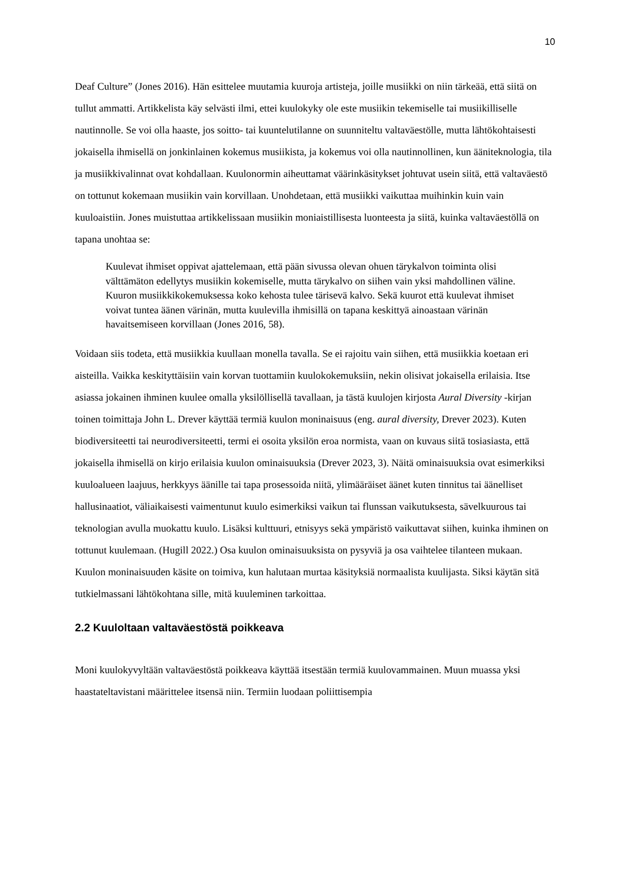10
Deaf Culture” (Jones 2016). Hän esittelee muutamia kuuroja artisteja, joille musiikki on niin tärkeää, että siitä on tullut ammatti. Artikkelista käy selvästi ilmi, ettei kuulokyky ole este musiikin tekemiselle tai musiikilliselle nautinnolle. Se voi olla haaste, jos soitto- tai kuuntelutilanne on suunniteltu valtaväestölle, mutta lähtökohtaisesti jokaisella ihmisellä on jonkinlainen kokemus musiikista, ja kokemus voi olla nautinnollinen, kun ääniteknologia, tila ja musiikkivalinnat ovat kohdallaan. Kuulonormin aiheuttamat väärinkäsitykset johtuvat usein siitä, että valtaväestö on tottunut kokemaan musiikin vain korvillaan. Unohdetaan, että musiikki vaikuttaa muihinkin kuin vain kuuloaistiin. Jones muistuttaa artikkelissaan musiikin moniaistillisesta luonteesta ja siitä, kuinka valtaväestöllä on tapana unohtaa se:
Kuulevat ihmiset oppivat ajattelemaan, että pään sivussa olevan ohuen tärykalvon toiminta olisi välttämäton edellytys musiikin kokemiselle, mutta tärykalvo on siihen vain yksi mahdollinen väline. Kuuron musiikkikokemuksessa koko kehosta tulee tärisevä kalvo. Sekä kuurot että kuulevat ihmiset voivat tuntea äänen värinän, mutta kuulevilla ihmisillä on tapana keskittyä ainoastaan värinän havaitsemiseen korvillaan (Jones 2016, 58).
Voidaan siis todeta, että musiikkia kuullaan monella tavalla. Se ei rajoitu vain siihen, että musiikkia koetaan eri aisteilla. Vaikka keskityttäisiin vain korvan tuottamiin kuulokokemuksiin, nekin olisivat jokaisella erilaisia. Itse asiassa jokainen ihminen kuulee omalla yksilöllisellä tavallaan, ja tästä kuulojen kirjosta Aural Diversity -kirjan toinen toimittaja John L. Drever käyttää termiä kuulon moninaisuus (eng. aural diversity, Drever 2023). Kuten biodiversiteetti tai neurodiversiteetti, termi ei osoita yksilön eroa normista, vaan on kuvaus siitä tosiasiasta, että jokaisella ihmisellä on kirjo erilaisia kuulon ominaisuuksia (Drever 2023, 3). Näitä ominaisuuksia ovat esimerkiksi kuuloalueen laajuus, herkkyys äänille tai tapa prosessoida niitä, ylimääräiset äänet kuten tinnitus tai äänelliset hallusinaatiot, väliaikaisesti vaimentunut kuulo esimerkiksi vaikun tai flunssan vaikutuksesta, sävelkuurous tai teknologian avulla muokattu kuulo. Lisäksi kulttuuri, etnisyys sekä ympäristö vaikuttavat siihen, kuinka ihminen on tottunut kuulemaan. (Hugill 2022.) Osa kuulon ominaisuuksista on pysyviä ja osa vaihtelee tilanteen mukaan. Kuulon moninaisuuden käsite on toimiva, kun halutaan murtaa käsityksiä normaalista kuulijasta. Siksi käytän sitä tutkielmassani lähtökohtana sille, mitä kuuleminen tarkoittaa.
2.2 Kuuloltaan valtaväestöstä poikkeava
Moni kuulokyvyltään valtaväestöstä poikkeava käyttää itsestään termiä kuulovammainen. Muun muassa yksi haastateltavistani määrittelee itsensä niin. Termiin luodaan poliittisempia